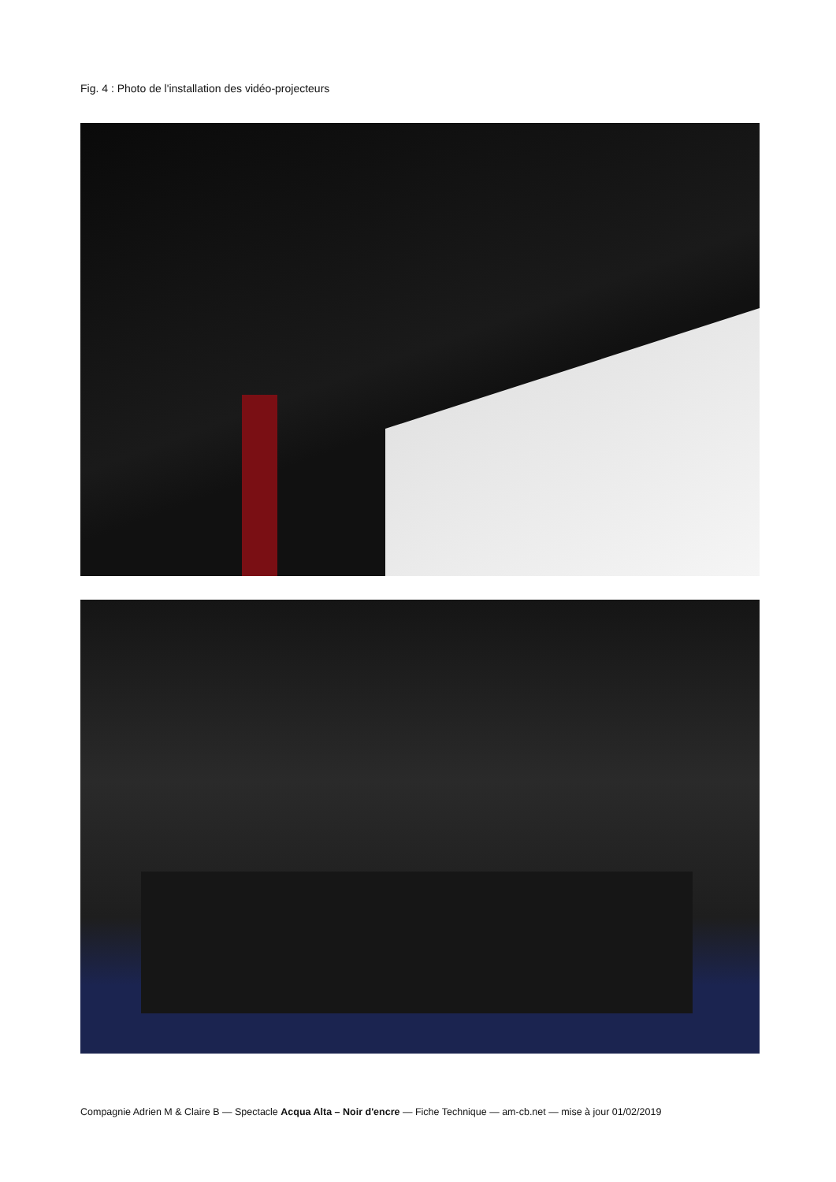Fig. 4 : Photo de l'installation des vidéo-projecteurs
Compagnie Adrien M & Claire B — Spectacle Acqua Alta – Noir d'encre — Fiche Technique — am-cb.net — mise à jour 01/02/2019